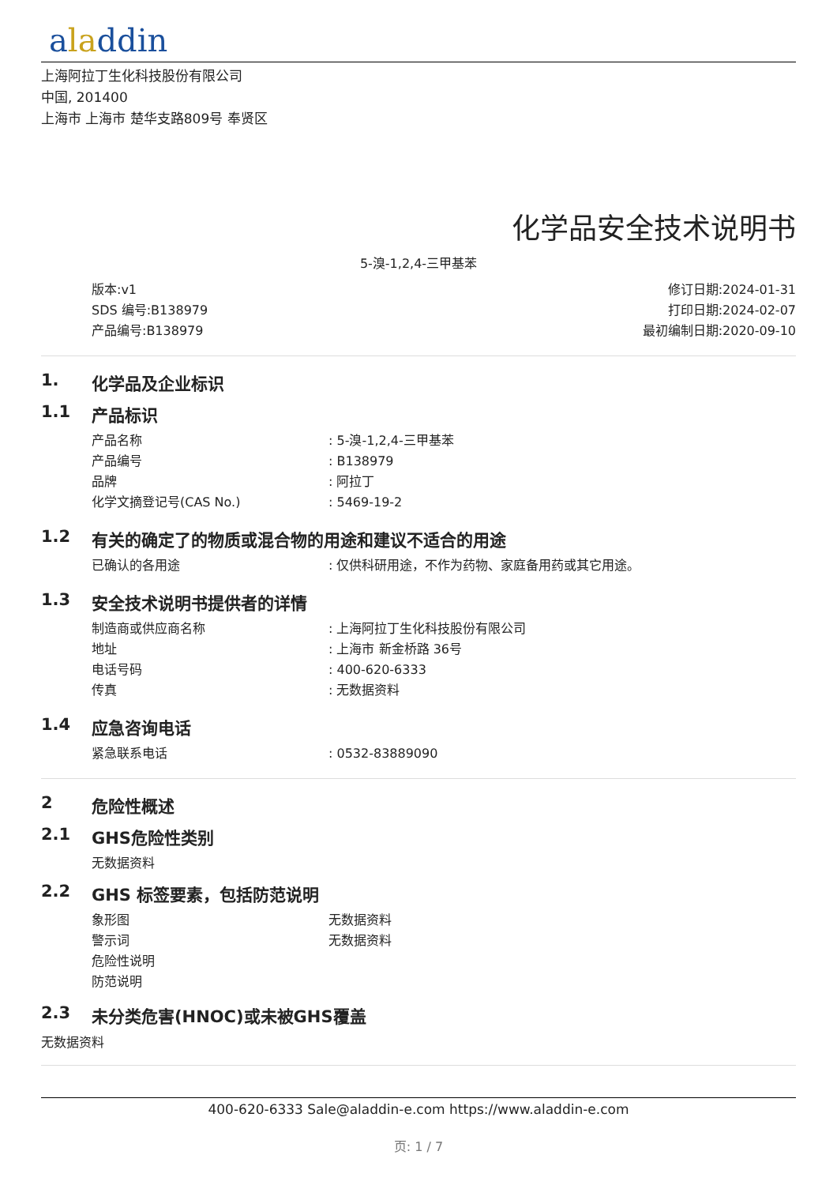aladdin
上海阿拉丁生化科技股份有限公司
中国, 201400
上海市 上海市 楚华支路809号 奉贤区
化学品安全技术说明书
5-溴-1,2,4-三甲基苯
版本:v1
SDS 编号:B138979
产品编号:B138979
修订日期:2024-01-31
打印日期:2024-02-07
最初编制日期:2020-09-10
1. 化学品及企业标识
1.1 产品标识
产品名称 : 5-溴-1,2,4-三甲基苯
产品编号 : B138979
品牌 : 阿拉丁
化学文摘登记号(CAS No.) : 5469-19-2
1.2 有关的确定了的物质或混合物的用途和建议不适合的用途
已确认的各用途 : 仅供科研用途，不作为药物、家庭备用药或其它用途。
1.3 安全技术说明书提供者的详情
制造商或供应商名称 : 上海阿拉丁生化科技股份有限公司
地址 : 上海市 新金桥路 36号
电话号码 : 400-620-6333
传真 : 无数据资料
1.4 应急咨询电话
紧急联系电话 : 0532-83889090
2 危险性概述
2.1 GHS危险性类别
无数据资料
2.2 GHS 标签要素，包括防范说明
象形图 无数据资料
警示词 无数据资料
危险性说明
防范说明
2.3 未分类危害(HNOC)或未被GHS覆盖
无数据资料
400-620-6333 Sale@aladdin-e.com https://www.aladdin-e.com
页: 1 / 7